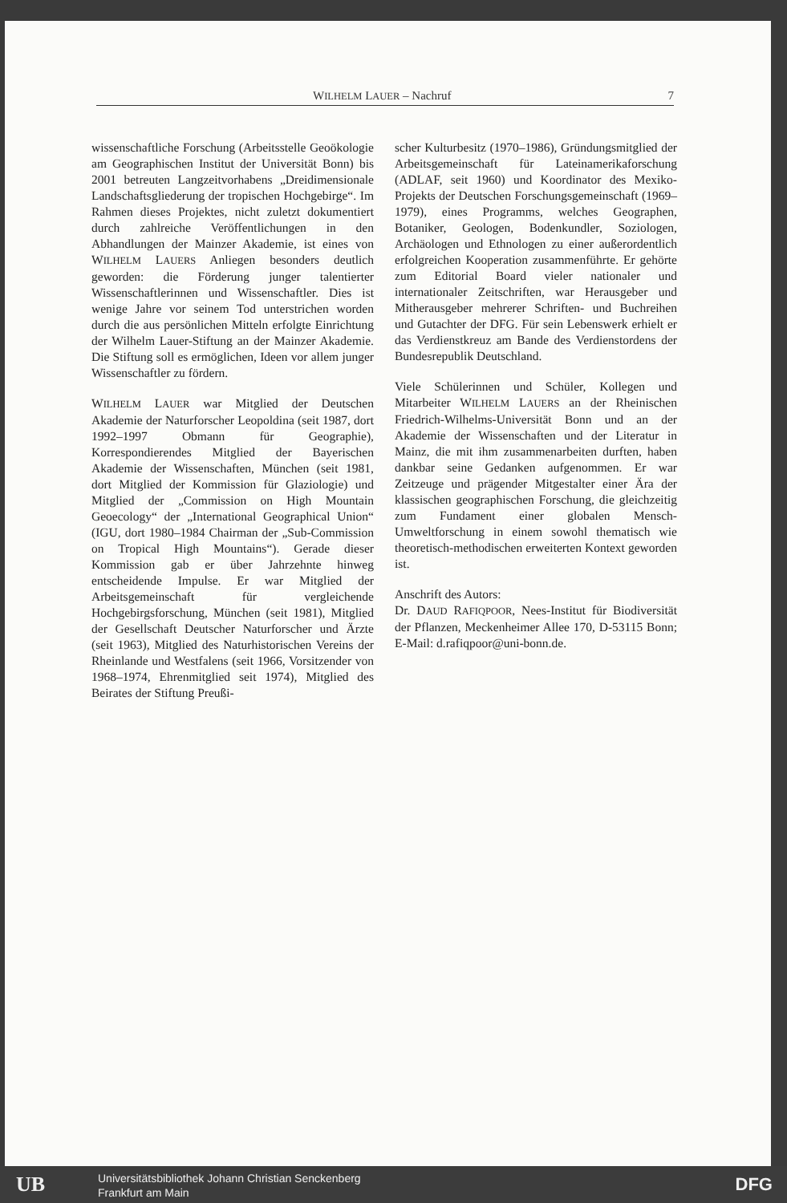WILHELM LAUER – Nachruf 7
wissenschaftliche Forschung (Arbeitsstelle Geoökologie am Geographischen Institut der Universität Bonn) bis 2001 betreuten Langzeitvorhabens „Dreidimensionale Landschaftsgliederung der tropischen Hochgebirge“. Im Rahmen dieses Projektes, nicht zuletzt dokumentiert durch zahlreiche Veröffentlichungen in den Abhandlungen der Mainzer Akademie, ist eines von WILHELM LAUERS Anliegen besonders deutlich geworden: die Förderung junger talentierter Wissenschaftlerinnen und Wissenschaftler. Dies ist wenige Jahre vor seinem Tod unterstrichen worden durch die aus persönlichen Mitteln erfolgte Einrichtung der Wilhelm Lauer-Stiftung an der Mainzer Akademie. Die Stiftung soll es ermöglichen, Ideen vor allem junger Wissenschaftler zu fördern.
WILHELM LAUER war Mitglied der Deutschen Akademie der Naturforscher Leopoldina (seit 1987, dort 1992–1997 Obmann für Geographie), Korrespondierendes Mitglied der Bayerischen Akademie der Wissenschaften, München (seit 1981, dort Mitglied der Kommission für Glaziologie) und Mitglied der „Commission on High Mountain Geoecology“ der „International Geographical Union“ (IGU, dort 1980–1984 Chairman der „Sub-Commission on Tropical High Mountains“). Gerade dieser Kommission gab er über Jahrzehnte hinweg entscheidende Impulse. Er war Mitglied der Arbeitsgemeinschaft für vergleichende Hochgebirgsforschung, München (seit 1981), Mitglied der Gesellschaft Deutscher Naturforscher und Ärzte (seit 1963), Mitglied des Naturhistorischen Vereins der Rheinlande und Westfalens (seit 1966, Vorsitzender von 1968–1974, Ehrenmitglied seit 1974), Mitglied des Beirates der Stiftung Preußi-
scher Kulturbesitz (1970–1986), Gründungsmitglied der Arbeitsgemeinschaft für Lateinamerikaforschung (ADLAF, seit 1960) und Koordinator des Mexiko-Projekts der Deutschen Forschungsgemeinschaft (1969–1979), eines Programms, welches Geographen, Botaniker, Geologen, Bodenkundler, Soziologen, Archäologen und Ethnologen zu einer außerordentlich erfolgreichen Kooperation zusammenführte. Er gehörte zum Editorial Board vieler nationaler und internationaler Zeitschriften, war Herausgeber und Mitherausgeber mehrerer Schriften- und Buchreihen und Gutachter der DFG. Für sein Lebenswerk erhielt er das Verdienstkreuz am Bande des Verdienstordens der Bundesrepublik Deutschland.
Viele Schülerinnen und Schüler, Kollegen und Mitarbeiter WILHELM LAUERS an der Rheinischen Friedrich-Wilhelms-Universität Bonn und an der Akademie der Wissenschaften und der Literatur in Mainz, die mit ihm zusammenarbeiten durften, haben dankbar seine Gedanken aufgenommen. Er war Zeitzeuge und prägender Mitgestalter einer Ära der klassischen geographischen Forschung, die gleichzeitig zum Fundament einer globalen Mensch-Umweltforschung in einem sowohl thematisch wie theoretisch-methodischen erweiterten Kontext geworden ist.
Anschrift des Autors:
Dr. DAUD RAFIQPOOR, Nees-Institut für Biodiversität der Pflanzen, Meckenheimer Allee 170, D-53115 Bonn; E-Mail: d.rafiqpoor@uni-bonn.de.
UB
Universitätsbibliothek Johann Christian Senckenberg
Frankfurt am Main
DFG